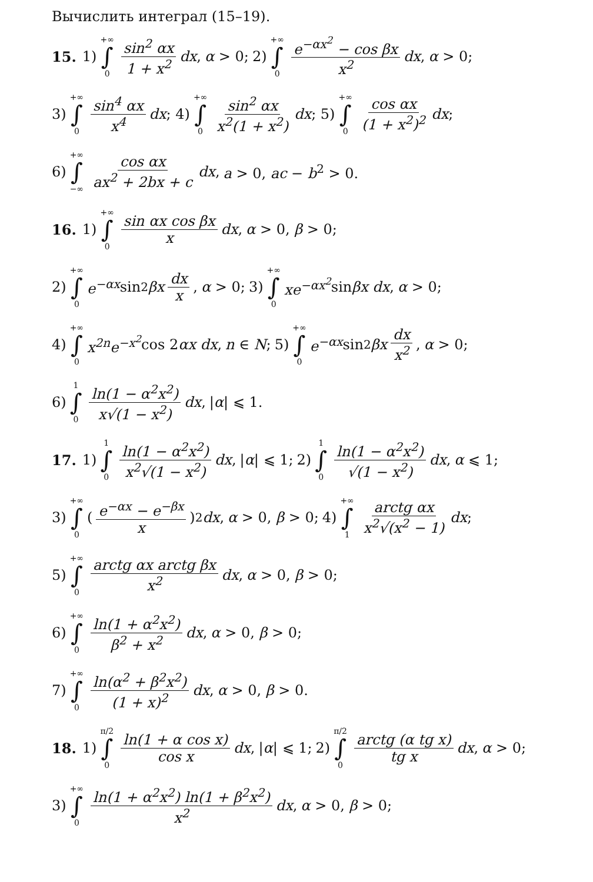Вычислить интеграл (15–19).
15. 1) +∞ ∫ 0 sin<sup>2</sup> αx 1 + x<sup>2</sup> dx, α > 0; 2) +∞ ∫ 0 e<sup>−αx<sup>2</sup></sup> − cos βx x<sup>2</sup> dx, α > 0;
3) +∞ ∫ 0 sin<sup>4</sup> αx x<sup>4</sup> dx; 4) +∞ ∫ 0 sin<sup>2</sup> αx x<sup>2</sup>(1 + x<sup>2</sup>) dx; 5) +∞ ∫ 0 cos αx (1 + x<sup>2</sup>)<sup>2</sup> dx;
6) +∞ ∫ −∞ cos αx ax<sup>2</sup> + 2bx + c dx, a > 0, ac − b<sup>2</sup> > 0.
16. 1) +∞ ∫ 0 sin αx cos βx x dx, α > 0, β > 0;
2) +∞ ∫ 0 e<sup>−αx</sup> sin<sup>2</sup> βx dx x, α > 0; 3) +∞ ∫ 0 xe<sup>−αx<sup>2</sup></sup> sin βx dx, α > 0;
4) +∞ ∫ 0 x<sup>2n</sup>e<sup>−x<sup>2</sup></sup> cos 2 αx dx, n ∈ N; 5) +∞ ∫ 0 e<sup>−αx</sup> sin<sup>2</sup> βx dx x<sup>2</sup>, α > 0;
6) 1 ∫ 0 ln(1 − α<sup>2</sup>x<sup>2</sup>) x√(1 − x<sup>2</sup>) dx, |α| ⩽ 1.
17. 1) 1 ∫ 0 ln(1 − α<sup>2</sup>x<sup>2</sup>) x<sup>2</sup>√(1 − x<sup>2</sup>) dx, |α| ⩽ 1; 2) 1 ∫ 0 ln(1 − α<sup>2</sup>x<sup>2</sup>) √(1 − x<sup>2</sup>) dx, α ⩽ 1;
3) +∞ ∫ 0 (e<sup>−αx</sup> − e<sup>−βx</sup> x)<sup>2</sup> dx, α > 0, β > 0; 4) +∞ ∫ 1 arctg αx x<sup>2</sup>√(x<sup>2</sup> − 1) dx;
5) +∞ ∫ 0 arctg αx arctg βx x<sup>2</sup> dx, α > 0, β > 0;
6) +∞ ∫ 0 ln(1 + α<sup>2</sup>x<sup>2</sup>) β<sup>2</sup> + x<sup>2</sup> dx, α > 0, β > 0;
7) +∞ ∫ 0 ln(α<sup>2</sup> + β<sup>2</sup>x<sup>2</sup>) (1 + x)<sup>2</sup> dx, α > 0, β > 0.
18. 1) π/2 ∫ 0 ln(1 + α cos x) cos x dx, |α| ⩽ 1; 2) π/2 ∫ 0 arctg (α tg x) tg x dx, α > 0;
3) +∞ ∫ 0 ln(1 + α<sup>2</sup>x<sup>2</sup>) ln(1 + β<sup>2</sup>x<sup>2</sup>) x<sup>2</sup> dx, α > 0, β > 0;